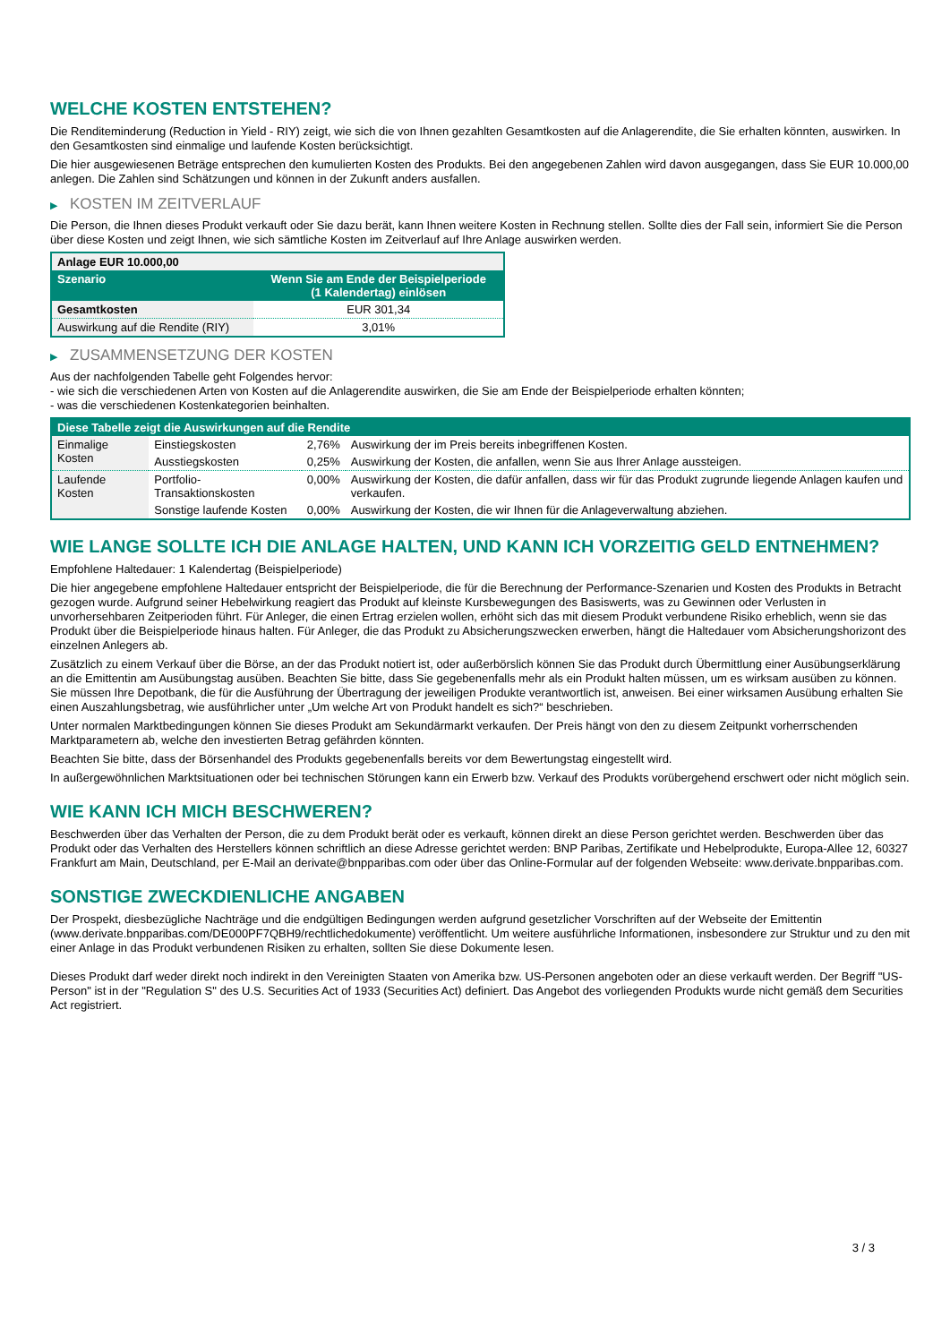WELCHE KOSTEN ENTSTEHEN?
Die Renditeminderung (Reduction in Yield - RIY) zeigt, wie sich die von Ihnen gezahlten Gesamtkosten auf die Anlagerendite, die Sie erhalten könnten, auswirken. In den Gesamtkosten sind einmalige und laufende Kosten berücksichtigt.
Die hier ausgewiesenen Beträge entsprechen den kumulierten Kosten des Produkts. Bei den angegebenen Zahlen wird davon ausgegangen, dass Sie EUR 10.000,00 anlegen. Die Zahlen sind Schätzungen und können in der Zukunft anders ausfallen.
▶ KOSTEN IM ZEITVERLAUF
Die Person, die Ihnen dieses Produkt verkauft oder Sie dazu berät, kann Ihnen weitere Kosten in Rechnung stellen. Sollte dies der Fall sein, informiert Sie die Person über diese Kosten und zeigt Ihnen, wie sich sämtliche Kosten im Zeitverlauf auf Ihre Anlage auswirken werden.
| Anlage EUR 10.000,00 | |
| --- | --- |
| Szenario | Wenn Sie am Ende der Beispielperiode (1 Kalendertag) einlösen |
| Gesamtkosten | EUR 301,34 |
| Auswirkung auf die Rendite (RIY) | 3,01% |
▶ ZUSAMMENSETZUNG DER KOSTEN
Aus der nachfolgenden Tabelle geht Folgendes hervor:
- wie sich die verschiedenen Arten von Kosten auf die Anlagerendite auswirken, die Sie am Ende der Beispielperiode erhalten könnten;
- was die verschiedenen Kostenkategorien beinhalten.
| Diese Tabelle zeigt die Auswirkungen auf die Rendite | | | |
| --- | --- | --- | --- |
| Einmalige Kosten | Einstiegskosten | 2,76% | Auswirkung der im Preis bereits inbegriffenen Kosten. |
| | Ausstiegskosten | 0,25% | Auswirkung der Kosten, die anfallen, wenn Sie aus Ihrer Anlage aussteigen. |
| Laufende Kosten | Portfolio-Transaktionskosten | 0,00% | Auswirkung der Kosten, die dafür anfallen, dass wir für das Produkt zugrunde liegende Anlagen kaufen und verkaufen. |
| | Sonstige laufende Kosten | 0,00% | Auswirkung der Kosten, die wir Ihnen für die Anlageverwaltung abziehen. |
WIE LANGE SOLLTE ICH DIE ANLAGE HALTEN, UND KANN ICH VORZEITIG GELD ENTNEHMEN?
Empfohlene Haltedauer: 1 Kalendertag (Beispielperiode)
Die hier angegebene empfohlene Haltedauer entspricht der Beispielperiode, die für die Berechnung der Performance-Szenarien und Kosten des Produkts in Betracht gezogen wurde. Aufgrund seiner Hebelwirkung reagiert das Produkt auf kleinste Kursbewegungen des Basiswerts, was zu Gewinnen oder Verlusten in unvorhersehbaren Zeitperioden führt. Für Anleger, die einen Ertrag erzielen wollen, erhöht sich das mit diesem Produkt verbundene Risiko erheblich, wenn sie das Produkt über die Beispielperiode hinaus halten. Für Anleger, die das Produkt zu Absicherungszwecken erwerben, hängt die Haltedauer vom Absicherungshorizont des einzelnen Anlegers ab.
Zusätzlich zu einem Verkauf über die Börse, an der das Produkt notiert ist, oder außerbörslich können Sie das Produkt durch Übermittlung einer Ausübungserklärung an die Emittentin am Ausübungstag ausüben. Beachten Sie bitte, dass Sie gegebenenfalls mehr als ein Produkt halten müssen, um es wirksam ausüben zu können. Sie müssen Ihre Depotbank, die für die Ausführung der Übertragung der jeweiligen Produkte verantwortlich ist, anweisen. Bei einer wirksamen Ausübung erhalten Sie einen Auszahlungsbetrag, wie ausführlicher unter „Um welche Art von Produkt handelt es sich?“ beschrieben.
Unter normalen Marktbedingungen können Sie dieses Produkt am Sekundärmarkt verkaufen. Der Preis hängt von den zu diesem Zeitpunkt vorherrschenden Marktparametern ab, welche den investierten Betrag gefährden könnten.
Beachten Sie bitte, dass der Börsenhandel des Produkts gegebenenfalls bereits vor dem Bewertungstag eingestellt wird.
In außergewöhnlichen Marktsituationen oder bei technischen Störungen kann ein Erwerb bzw. Verkauf des Produkts vorübergehend erschwert oder nicht möglich sein.
WIE KANN ICH MICH BESCHWEREN?
Beschwerden über das Verhalten der Person, die zu dem Produkt berät oder es verkauft, können direkt an diese Person gerichtet werden. Beschwerden über das Produkt oder das Verhalten des Herstellers können schriftlich an diese Adresse gerichtet werden: BNP Paribas, Zertifikate und Hebelprodukte, Europa-Allee 12, 60327 Frankfurt am Main, Deutschland, per E-Mail an derivate@bnpparibas.com oder über das Online-Formular auf der folgenden Webseite: www.derivate.bnpparibas.com.
SONSTIGE ZWECKDIENLICHE ANGABEN
Der Prospekt, diesbezügliche Nachträge und die endgültigen Bedingungen werden aufgrund gesetzlicher Vorschriften auf der Webseite der Emittentin (www.derivate.bnpparibas.com/DE000PF7QBH9/rechtlichedokumente) veröffentlicht. Um weitere ausführliche Informationen, insbesondere zur Struktur und zu den mit einer Anlage in das Produkt verbundenen Risiken zu erhalten, sollten Sie diese Dokumente lesen.
Dieses Produkt darf weder direkt noch indirekt in den Vereinigten Staaten von Amerika bzw. US-Personen angeboten oder an diese verkauft werden. Der Begriff "US-Person" ist in der "Regulation S" des U.S. Securities Act of 1933 (Securities Act) definiert. Das Angebot des vorliegenden Produkts wurde nicht gemäß dem Securities Act registriert.
3 / 3